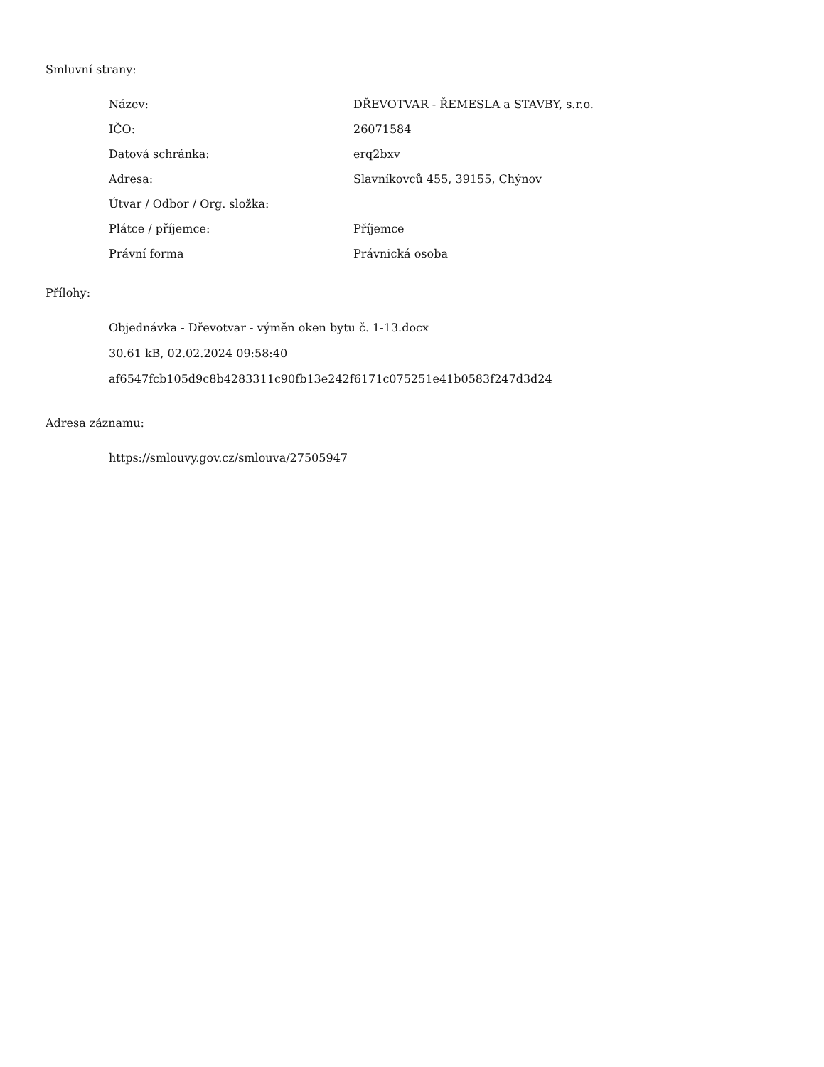Smluvní strany:
| Název: | DŘEVOTVAR - ŘEMESLA a STAVBY, s.r.o. |
| IČO: | 26071584 |
| Datová schránka: | erq2bxv |
| Adresa: | Slavníkovců 455, 39155, Chýnov |
| Útvar / Odbor / Org. složka: | |
| Plátce / příjemce: | Příjemce |
| Právní forma | Právnická osoba |
Přílohy:
Objednávka - Dřevotvar - výměn oken bytu č. 1-13.docx
30.61 kB, 02.02.2024 09:58:40
af6547fcb105d9c8b4283311c90fb13e242f6171c075251e41b0583f247d3d24
Adresa záznamu:
https://smlouvy.gov.cz/smlouva/27505947